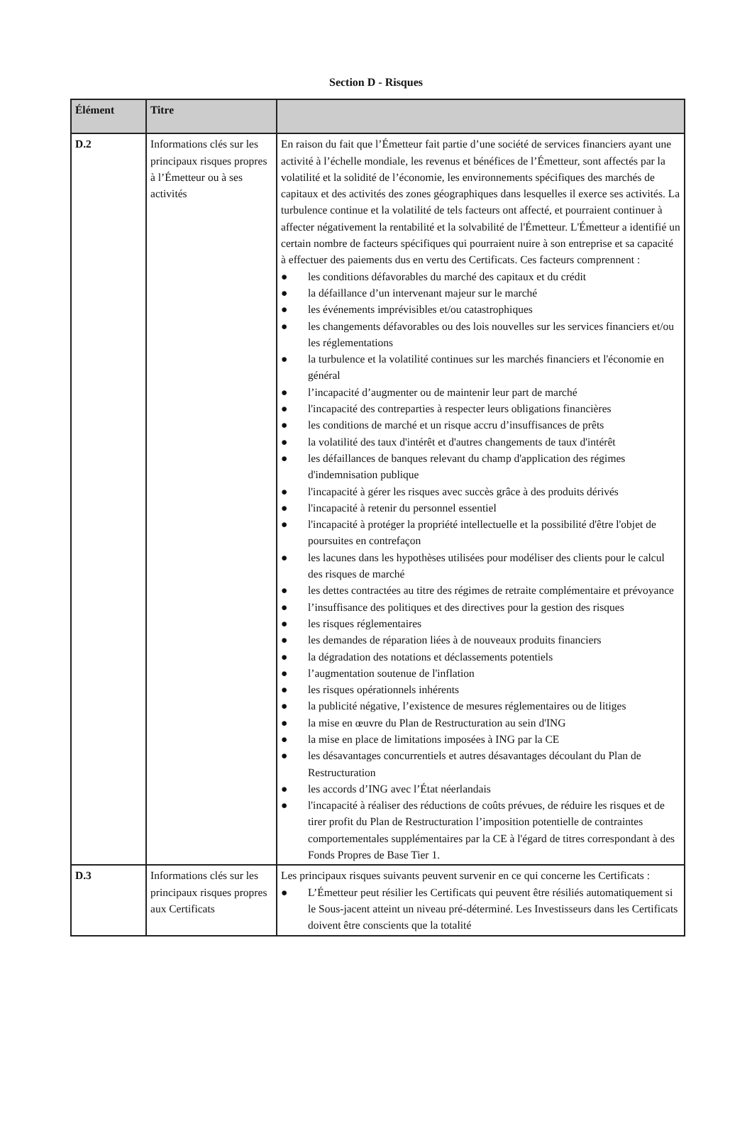Section D - Risques
| Élément | Titre | |
| --- | --- | --- |
| D.2 | Informations clés sur les principaux risques propres à l’Émetteur ou à ses activités | En raison du fait que l’Émetteur fait partie d’une société de services financiers ayant une activité à l’échelle mondiale, les revenus et bénéfices de l’Émetteur, sont affectés par la volatilité et la solidité de l’économie, les environnements spécifiques des marchés de capitaux et des activités des zones géographiques dans lesquelles il exerce ses activités. La turbulence continue et la volatilité de tels facteurs ont affecté, et pourraient continuer à affecter négativement la rentabilité et la solvabilité de l'Émetteur. L'Émetteur a identifié un certain nombre de facteurs spécifiques qui pourraient nuire à son entreprise et sa capacité à effectuer des paiements dus en vertu des Certificats. Ces facteurs comprennent : ● les conditions défavorables du marché des capitaux et du crédit ● la défaillance d’un intervenant majeur sur le marché ● les événements imprévisibles et/ou catastrophiques ● les changements défavorables ou des lois nouvelles sur les services financiers et/ou les réglementations ● la turbulence et la volatilité continues sur les marchés financiers et l'économie en général ● l’incapacité d’augmenter ou de maintenir leur part de marché ● l'incapacité des contreparties à respecter leurs obligations financières ● les conditions de marché et un risque accru d’insuffisances de prêts ● la volatilité des taux d'intérêt et d'autres changements de taux d'intérêt ● les défaillances de banques relevant du champ d'application des régimes d'indemnisation publique ● l'incapacité à gérer les risques avec succès grâce à des produits dérivés ● l'incapacité à retenir du personnel essentiel ● l'incapacité à protéger la propriété intellectuelle et la possibilité d'être l'objet de poursuites en contrefaçon ● les lacunes dans les hypothèses utilisées pour modéliser des clients pour le calcul des risques de marché ● les dettes contractées au titre des régimes de retraite complémentaire et prévoyance ● l’insuffisance des politiques et des directives pour la gestion des risques ● les risques réglementaires ● les demandes de réparation liées à de nouveaux produits financiers ● la dégradation des notations et déclassements potentiels ● l’augmentation soutenue de l'inflation ● les risques opérationnels inhérents ● la publicité négative, l’existence de mesures réglementaires ou de litiges ● la mise en œuvre du Plan de Restructuration au sein d'ING ● la mise en place de limitations imposées à ING par la CE ● les désavantages concurrentiels et autres désavantages découlant du Plan de Restructuration ● les accords d’ING avec l’État néerlandais ● l'incapacité à réaliser des réductions de coûts prévues, de réduire les risques et de tirer profit du Plan de Restructuration l’imposition potentielle de contraintes comportementales supplémentaires par la CE à l'égard de titres correspondant à des Fonds Propres de Base Tier 1. |
| D.3 | Informations clés sur les principaux risques propres aux Certificats | Les principaux risques suivants peuvent survenir en ce qui concerne les Certificats : ● L’Émetteur peut résilier les Certificats qui peuvent être résiliés automatiquement si le Sous-jacent atteint un niveau pré-déterminé. Les Investisseurs dans les Certificats doivent être conscients que la totalité |